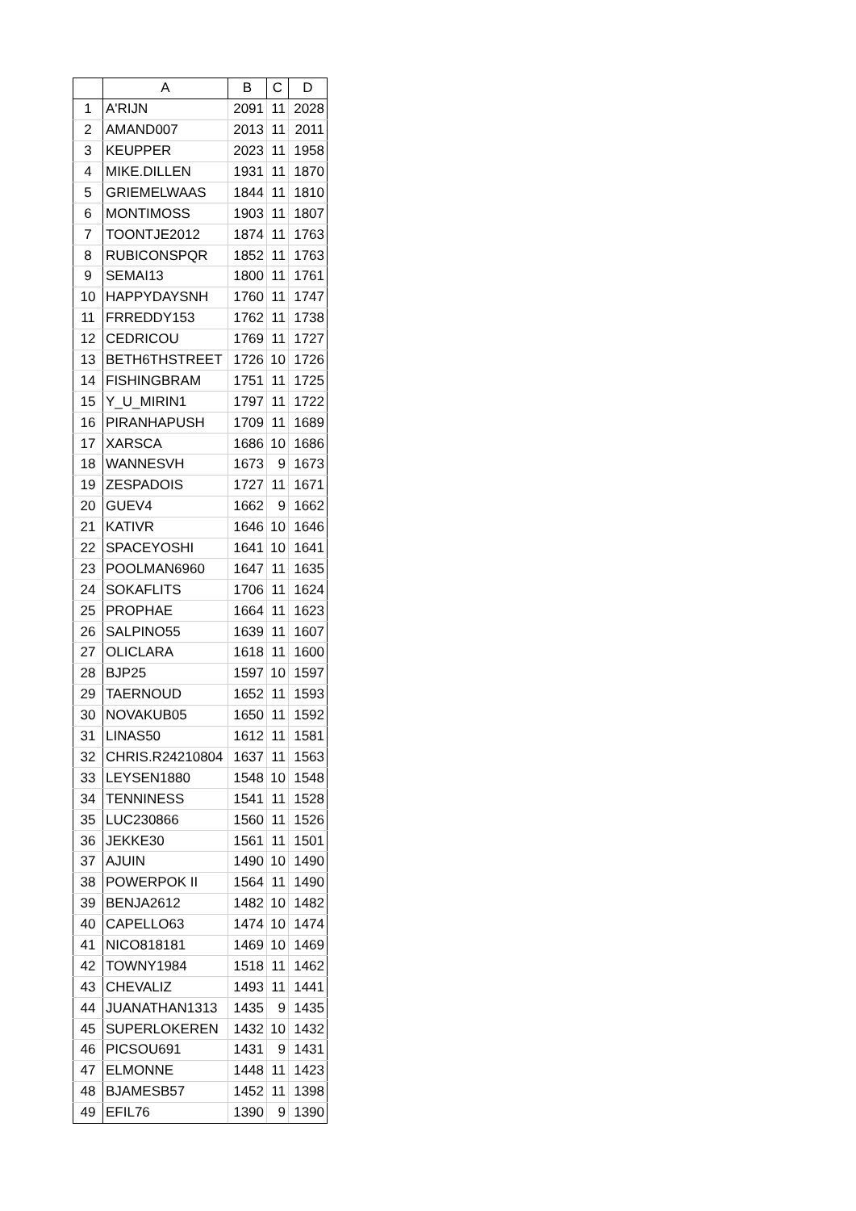| | A | B | C | D |
| --- | --- | --- | --- | --- |
| 1 | A'RIJN | 2091 | 11 | 2028 |
| 2 | AMAND007 | 2013 | 11 | 2011 |
| 3 | KEUPPER | 2023 | 11 | 1958 |
| 4 | MIKE.DILLEN | 1931 | 11 | 1870 |
| 5 | GRIEMELWAAS | 1844 | 11 | 1810 |
| 6 | MONTIMOSS | 1903 | 11 | 1807 |
| 7 | TOONTJE2012 | 1874 | 11 | 1763 |
| 8 | RUBICONSPQR | 1852 | 11 | 1763 |
| 9 | SEMAI13 | 1800 | 11 | 1761 |
| 10 | HAPPYDAYSNH | 1760 | 11 | 1747 |
| 11 | FRREDDY153 | 1762 | 11 | 1738 |
| 12 | CEDRICOU | 1769 | 11 | 1727 |
| 13 | BETH6THSTREET | 1726 | 10 | 1726 |
| 14 | FISHINGBRAM | 1751 | 11 | 1725 |
| 15 | Y_U_MIRIN1 | 1797 | 11 | 1722 |
| 16 | PIRANHAPUSH | 1709 | 11 | 1689 |
| 17 | XARSCA | 1686 | 10 | 1686 |
| 18 | WANNESVH | 1673 | 9 | 1673 |
| 19 | ZESPADOIS | 1727 | 11 | 1671 |
| 20 | GUEV4 | 1662 | 9 | 1662 |
| 21 | KATIVR | 1646 | 10 | 1646 |
| 22 | SPACEYOSHI | 1641 | 10 | 1641 |
| 23 | POOLMAN6960 | 1647 | 11 | 1635 |
| 24 | SOKAFLITS | 1706 | 11 | 1624 |
| 25 | PROPHAE | 1664 | 11 | 1623 |
| 26 | SALPINO55 | 1639 | 11 | 1607 |
| 27 | OLICLARA | 1618 | 11 | 1600 |
| 28 | BJP25 | 1597 | 10 | 1597 |
| 29 | TAERNOUD | 1652 | 11 | 1593 |
| 30 | NOVAKUB05 | 1650 | 11 | 1592 |
| 31 | LINAS50 | 1612 | 11 | 1581 |
| 32 | CHRIS.R24210804 | 1637 | 11 | 1563 |
| 33 | LEYSEN1880 | 1548 | 10 | 1548 |
| 34 | TENNINESS | 1541 | 11 | 1528 |
| 35 | LUC230866 | 1560 | 11 | 1526 |
| 36 | JEKKE30 | 1561 | 11 | 1501 |
| 37 | AJUIN | 1490 | 10 | 1490 |
| 38 | POWERPOK II | 1564 | 11 | 1490 |
| 39 | BENJA2612 | 1482 | 10 | 1482 |
| 40 | CAPELLO63 | 1474 | 10 | 1474 |
| 41 | NICO818181 | 1469 | 10 | 1469 |
| 42 | TOWNY1984 | 1518 | 11 | 1462 |
| 43 | CHEVALIZ | 1493 | 11 | 1441 |
| 44 | JUANATHAN1313 | 1435 | 9 | 1435 |
| 45 | SUPERLOKEREN | 1432 | 10 | 1432 |
| 46 | PICSOU691 | 1431 | 9 | 1431 |
| 47 | ELMONNE | 1448 | 11 | 1423 |
| 48 | BJAMESB57 | 1452 | 11 | 1398 |
| 49 | EFIL76 | 1390 | 9 | 1390 |